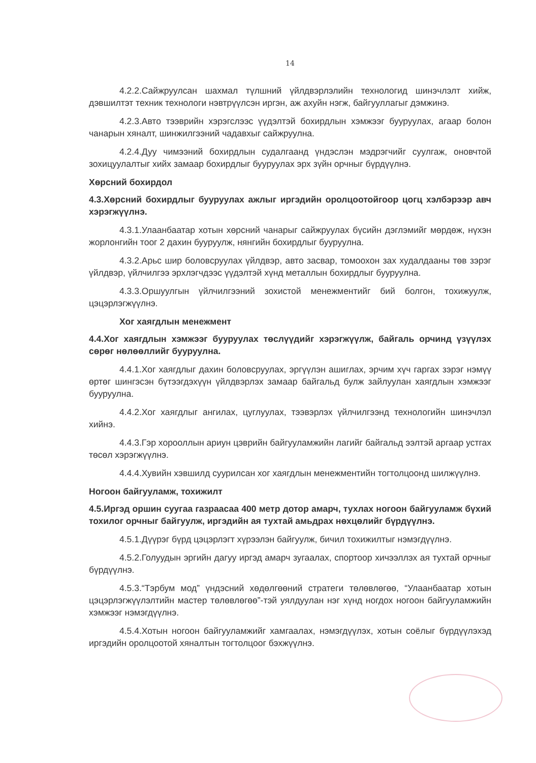14
4.2.2.Сайжруулсан шахмал түлшний үйлдвэрлэлийн технологид шинэчлэлт хийж, дэвшилтэт техник технологи нэвтрүүлсэн иргэн, аж ахуйн нэгж, байгууллагыг дэмжинэ.
4.2.3.Авто тээврийн хэрэгслээс үүдэлтэй бохирдлын хэмжээг бууруулах, агаар болон чанарын хяналт, шинжилгээний чадавхыг сайжруулна.
4.2.4.Дуу чимээний бохирдлын судалгаанд үндэслэн мэдрэгчийг суулгаж, оновчтой зохицуулалтыг хийх замаар бохирдлыг бууруулах эрх зүйн орчныг бүрдүүлнэ.
Хөрсний бохирдол
4.3.Хөрсний бохирдлыг бууруулах ажлыг иргэдийн оролцоотойгоор цогц хэлбэрээр авч хэрэгжүүлнэ.
4.3.1.Улаанбаатар хотын хөрсний чанарыг сайжруулах бүсийн дэглэмийг мөрдөж, нүхэн жорлонгийн тоог 2 дахин бууруулж, нянгийн бохирдлыг бууруулна.
4.3.2.Арьс шир боловсруулах үйлдвэр, авто засвар, томоохон зах худалдааны төв зэрэг үйлдвэр, үйлчилгээ эрхлэгчдээс үүдэлтэй хүнд металлын бохирдлыг бууруулна.
4.3.3.Оршуулгын үйлчилгээний зохистой менежментийг бий болгон, тохижуулж, цэцэрлэгжүүлнэ.
Хог хаягдлын менежмент
4.4.Хог хаягдлын хэмжээг бууруулах төслүүдийг хэрэгжүүлж, байгаль орчинд үзүүлэх сөрөг нөлөөллийг бууруулна.
4.4.1.Хог хаягдлыг дахин боловсруулах, эргүүлэн ашиглах, эрчим хүч гаргах зэрэг нэмүү өртөг шингэсэн бүтээгдэхүүн үйлдвэрлэх замаар байгальд булж зайлуулан хаягдлын хэмжээг бууруулна.
4.4.2.Хог хаягдлыг ангилах, цуглуулах, тээвэрлэх үйлчилгээнд технологийн шинэчлэл хийнэ.
4.4.3.Гэр хорооллын ариун цэврийн байгууламжийн лагийг байгальд ээлтэй аргаар устгах төсөл хэрэгжүүлнэ.
4.4.4.Хувийн хэвшилд суурилсан хог хаягдлын менежментийн тогтолцоонд шилжүүлнэ.
Ногоон байгууламж, тохижилт
4.5.Иргэд оршин суугаа газраасаа 400 метр дотор амарч, тухлах ногоон байгууламж бүхий тохилог орчныг байгуулж, иргэдийн ая тухтай амьдрах нөхцөлийг бүрдүүлнэ.
4.5.1.Дүүрэг бүрд цэцэрлэгт хүрээлэн байгуулж, бичил тохижилтыг нэмэгдүүлнэ.
4.5.2.Голуудын эргийн дагуу иргэд амарч зугаалах, спортоор хичээллэх ая тухтай орчныг бүрдүүлнэ.
4.5.3.“Тэрбум мод” үндэсний хөдөлгөөний стратеги төлөвлөгөө, “Улаанбаатар хотын цэцэрлэгжүүлэлтийн мастер төлөвлөгөө”-тэй уялдуулан нэг хүнд ногдох ногоон байгууламжийн хэмжээг нэмэгдүүлнэ.
4.5.4.Хотын ногоон байгууламжийг хамгаалах, нэмэгдүүлэх, хотын соёлыг бүрдүүлэхэд иргэдийн оролцоотой хяналтын тогтолцоог бэхжүүлнэ.